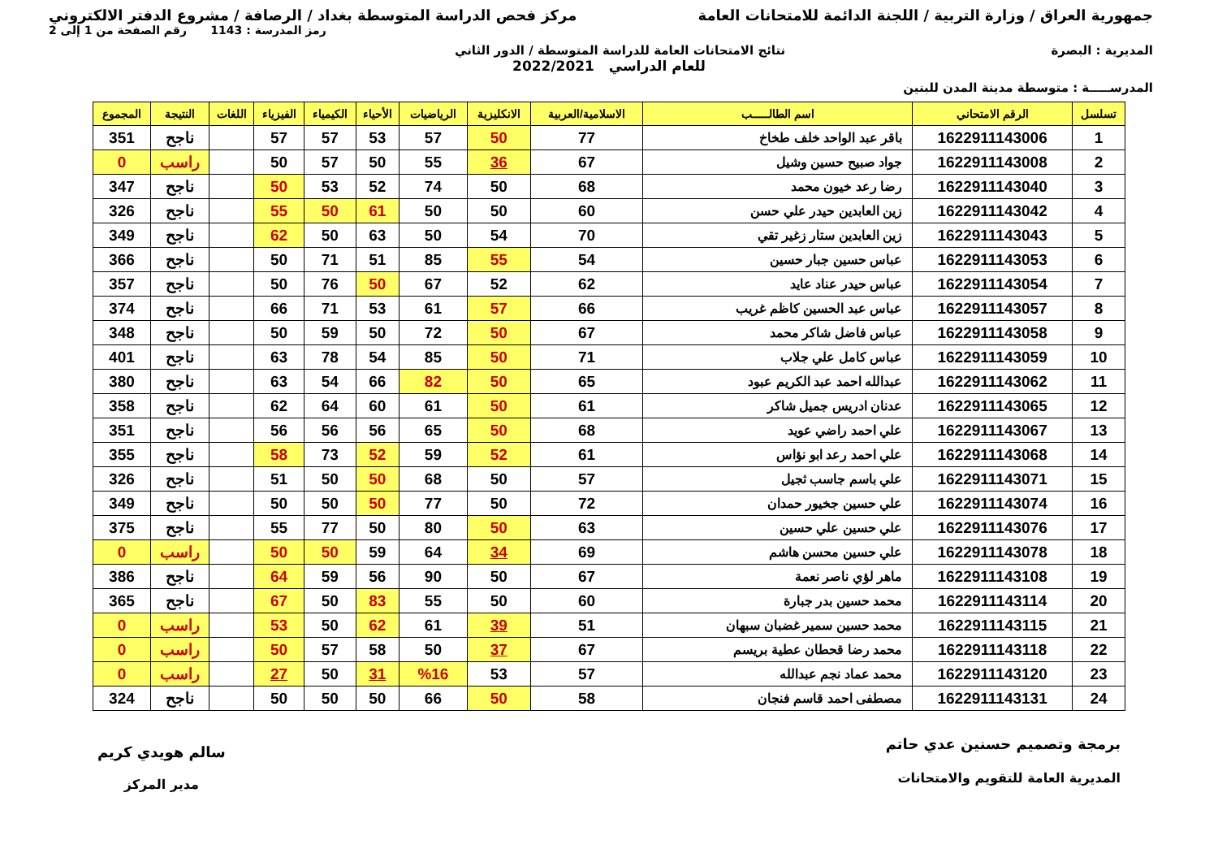جمهورية العراق / وزارة التربية / اللجنة الدائمة للامتحانات العامة
مركز فحص الدراسة المتوسطة بغداد / الرصافة / مشروع الدفتر الالكتروني
رمز المدرسة : 1143 رقم الصفحة من 1 إلى 2
المديرية : البصرة نتائج الامتحانات العامة للدراسة المتوسطة / الدور الثاني
للعام الدراسي 2022/2021
المدرســـــة : متوسطة مدينة المدن للبنين
| تسلسل | الرقم الامتحاني | اسم الطالـــــب | الاسلامية/العربية | الانكليزية | الرياضيات | الأحياء | الكيمياء | الفيزياء | اللغات | النتيجة | المجموع |
| --- | --- | --- | --- | --- | --- | --- | --- | --- | --- | --- | --- |
| 1 | 1622911143006 | باقر عبد الواحد خلف طخاخ | 77 | 50 | 57 | 53 | 57 | 57 | | ناجح | 351 |
| 2 | 1622911143008 | جواد صبيح حسين وشيل | 67 | 36 | 55 | 50 | 57 | 50 | | راسب | 0 |
| 3 | 1622911143040 | رضا رعد خيون محمد | 68 | 50 | 74 | 52 | 53 | 50 | | ناجح | 347 |
| 4 | 1622911143042 | زين العابدين حيدر علي حسن | 60 | 50 | 50 | 61 | 50 | 55 | | ناجح | 326 |
| 5 | 1622911143043 | زين العابدين ستار زغير تقي | 70 | 54 | 50 | 63 | 50 | 62 | | ناجح | 349 |
| 6 | 1622911143053 | عباس حسين جبار حسين | 54 | 55 | 85 | 51 | 71 | 50 | | ناجح | 366 |
| 7 | 1622911143054 | عباس حيدر عناد عايد | 62 | 52 | 67 | 50 | 76 | 50 | | ناجح | 357 |
| 8 | 1622911143057 | عباس عبد الحسين كاظم غريب | 66 | 57 | 61 | 53 | 71 | 66 | | ناجح | 374 |
| 9 | 1622911143058 | عباس فاضل شاكر محمد | 67 | 50 | 72 | 50 | 59 | 50 | | ناجح | 348 |
| 10 | 1622911143059 | عباس كامل علي جلاب | 71 | 50 | 85 | 54 | 78 | 63 | | ناجح | 401 |
| 11 | 1622911143062 | عبدالله احمد عبد الكريم عبود | 65 | 50 | 82 | 66 | 54 | 63 | | ناجح | 380 |
| 12 | 1622911143065 | عدنان ادريس جميل شاكر | 61 | 50 | 61 | 60 | 64 | 62 | | ناجح | 358 |
| 13 | 1622911143067 | علي احمد راضي عويد | 68 | 50 | 65 | 56 | 56 | 56 | | ناجح | 351 |
| 14 | 1622911143068 | علي احمد رعد ابو نؤاس | 61 | 52 | 59 | 52 | 73 | 58 | | ناجح | 355 |
| 15 | 1622911143071 | علي باسم جاسب ثجيل | 57 | 50 | 68 | 50 | 50 | 51 | | ناجح | 326 |
| 16 | 1622911143074 | علي حسين جخيور حمدان | 72 | 50 | 77 | 50 | 50 | 50 | | ناجح | 349 |
| 17 | 1622911143076 | علي حسين علي حسين | 63 | 50 | 80 | 50 | 77 | 55 | | ناجح | 375 |
| 18 | 1622911143078 | علي حسين محسن هاشم | 69 | 34 | 64 | 59 | 50 | 50 | | راسب | 0 |
| 19 | 1622911143108 | ماهر لؤي ناصر نعمة | 67 | 50 | 90 | 56 | 59 | 64 | | ناجح | 386 |
| 20 | 1622911143114 | محمد حسين بدر جبارة | 60 | 50 | 55 | 83 | 50 | 67 | | ناجح | 365 |
| 21 | 1622911143115 | محمد حسين سمير غضبان سبهان | 51 | 39 | 61 | 62 | 50 | 53 | | راسب | 0 |
| 22 | 1622911143118 | محمد رضا قحطان عطية بريسم | 67 | 37 | 50 | 58 | 57 | 50 | | راسب | 0 |
| 23 | 1622911143120 | محمد عماد نجم عبدالله | 57 | 53 | %16 | 31 | 50 | 27 | | راسب | 0 |
| 24 | 1622911143131 | مصطفى احمد قاسم فنجان | 58 | 50 | 66 | 50 | 50 | 50 | | ناجح | 324 |
برمجة وتصميم حسنين عدي حاتم
المديرية العامة للتقويم والامتحانات
سالم هويدي كريم
مدير المركز